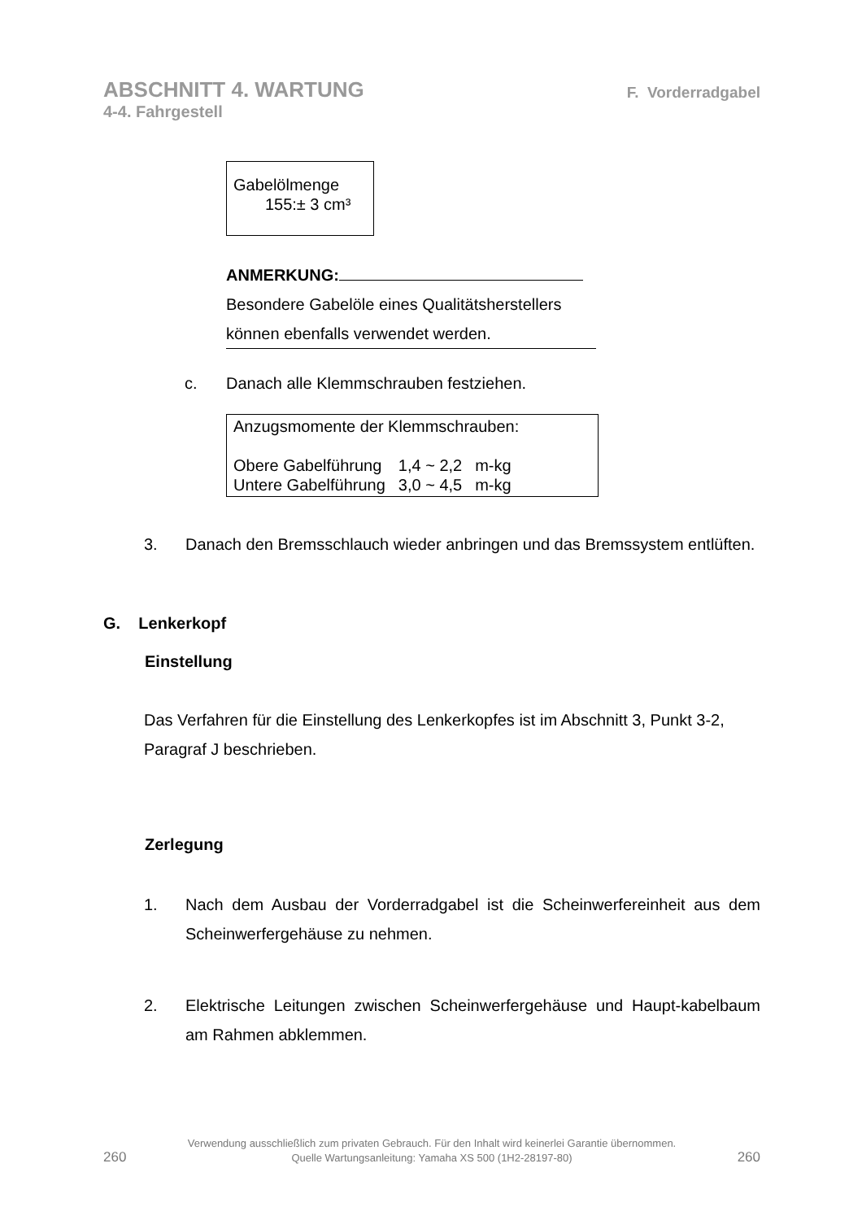ABSCHNITT 4. WARTUNG
4-4. Fahrgestell
F. Vorderradgabel
Gabelölmenge
155:± 3 cm³
ANMERKUNG:
Besondere Gabelöle eines Qualitätsherstellers
können ebenfalls verwendet werden.
c. Danach alle Klemmschrauben festziehen.
Anzugsmomente der Klemmschrauben:
| Obere Gabelführung | 1,4 ~ 2,2 | m-kg |
| Untere Gabelführung | 3,0 ~ 4,5 | m-kg |
3. Danach den Bremsschlauch wieder anbringen und das Bremssystem entlüften.
G. Lenkerkopf
Einstellung
Das Verfahren für die Einstellung des Lenkerkopfes ist im Abschnitt 3, Punkt 3-2, Paragraf J beschrieben.
Zerlegung
1. Nach dem Ausbau der Vorderradgabel ist die Scheinwerfereinheit aus dem Scheinwerfergehäuse zu nehmen.
2. Elektrische Leitungen zwischen Scheinwerfergehäuse und Haupt-kabelbaum am Rahmen abklemmen.
260
Verwendung ausschließlich zum privaten Gebrauch. Für den Inhalt wird keinerlei Garantie übernommen.
Quelle Wartungsanleitung: Yamaha XS 500 (1H2-28197-80)
260